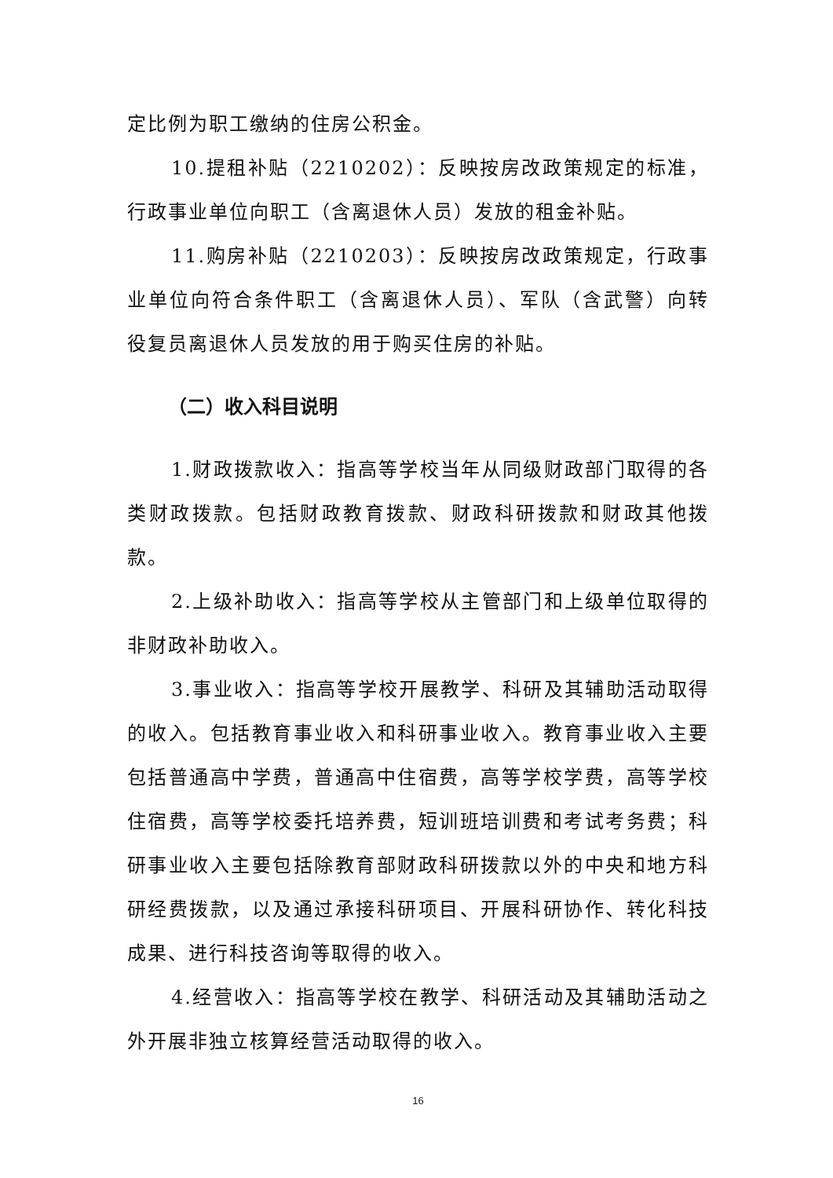定比例为职工缴纳的住房公积金。
10.提租补贴（2210202）：反映按房改政策规定的标准，行政事业单位向职工（含离退休人员）发放的租金补贴。
11.购房补贴（2210203）：反映按房改政策规定，行政事业单位向符合条件职工（含离退休人员）、军队（含武警）向转役复员离退休人员发放的用于购买住房的补贴。
（二）收入科目说明
1.财政拨款收入：指高等学校当年从同级财政部门取得的各类财政拨款。包括财政教育拨款、财政科研拨款和财政其他拨款。
2.上级补助收入：指高等学校从主管部门和上级单位取得的非财政补助收入。
3.事业收入：指高等学校开展教学、科研及其辅助活动取得的收入。包括教育事业收入和科研事业收入。教育事业收入主要包括普通高中学费，普通高中住宿费，高等学校学费，高等学校住宿费，高等学校委托培养费，短训班培训费和考试考务费；科研事业收入主要包括除教育部财政科研拨款以外的中央和地方科研经费拨款，以及通过承接科研项目、开展科研协作、转化科技成果、进行科技咨询等取得的收入。
4.经营收入：指高等学校在教学、科研活动及其辅助活动之外开展非独立核算经营活动取得的收入。
16